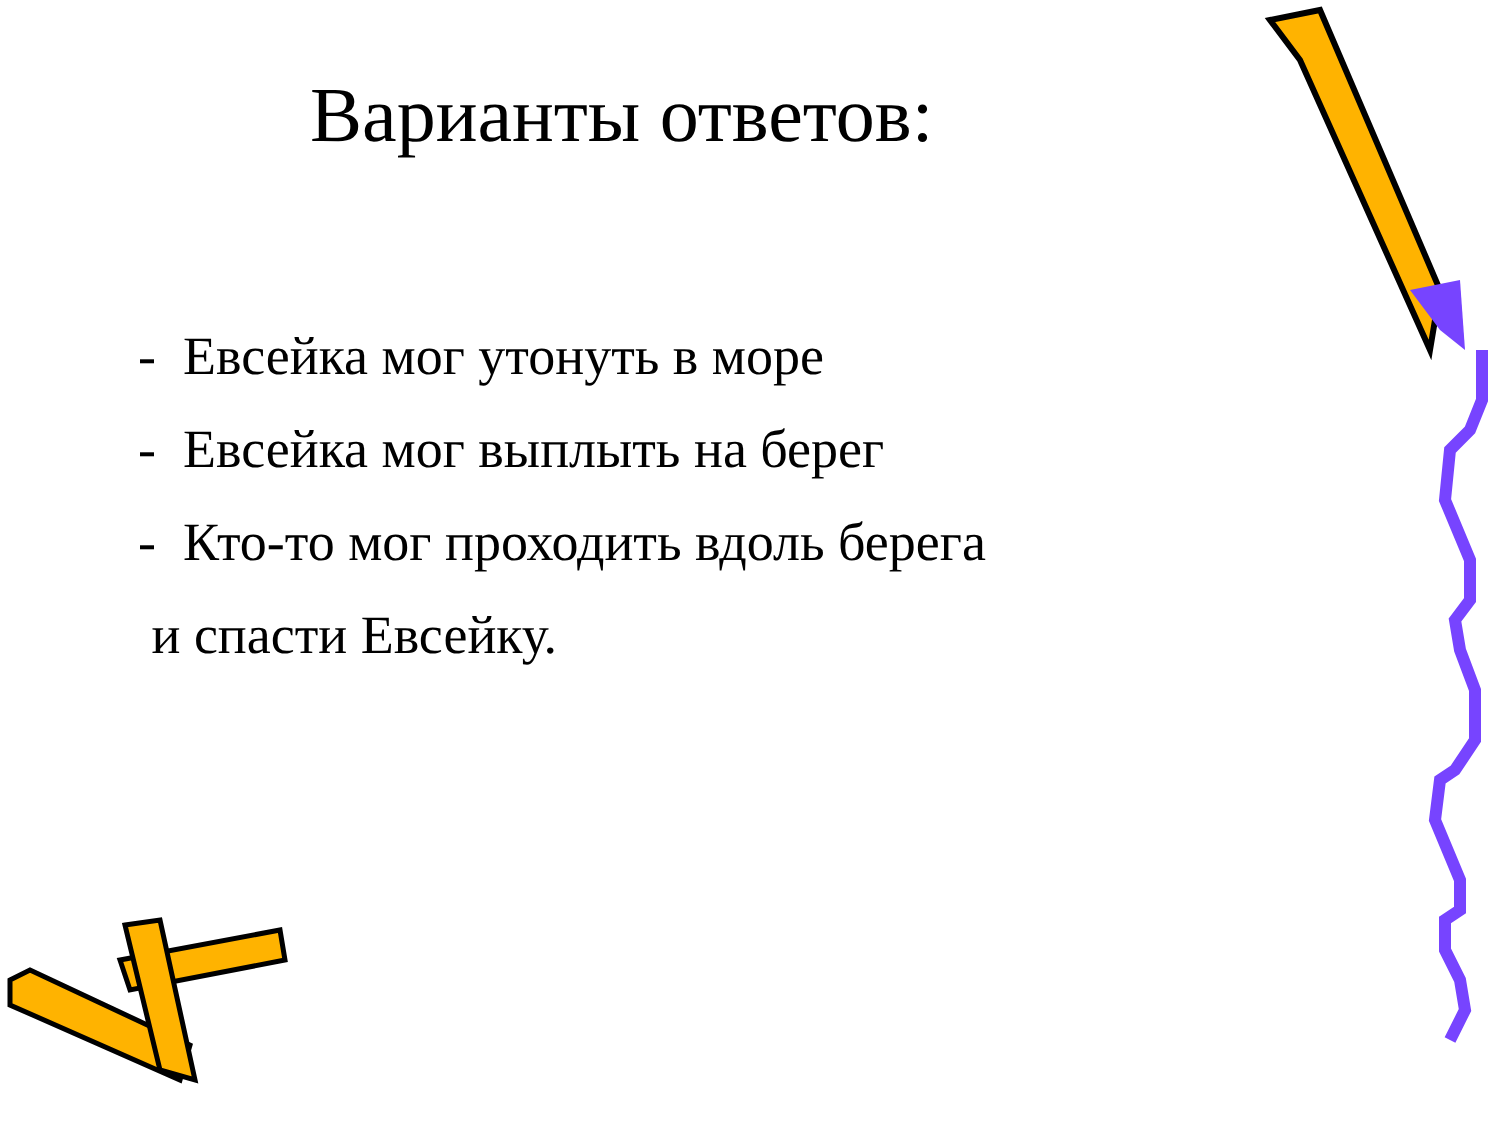Варианты ответов:
- Евсейка мог утонуть в море
- Евсейка мог выплыть на берег
- Кто-то мог проходить вдоль берега
и спасти Евсейку.